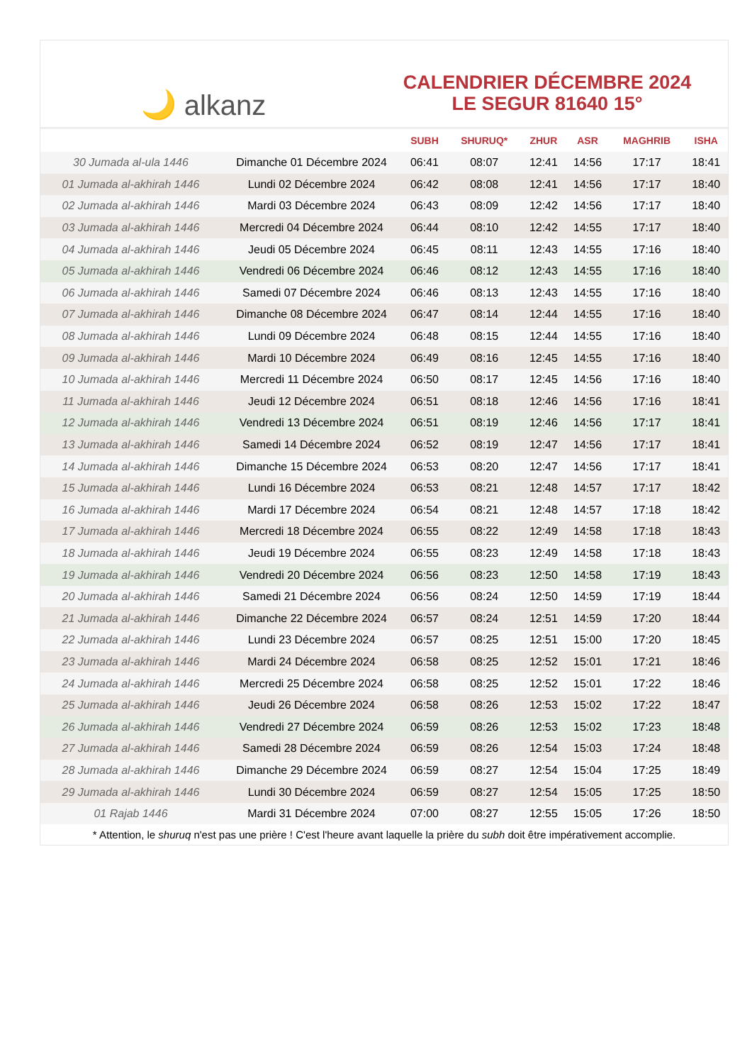🌙 alkanz
CALENDRIER DÉCEMBRE 2024
LE SEGUR 81640 15°
| | | SUBH | SHURUQ* | ZHUR | ASR | MAGHRIB | ISHA |
| --- | --- | --- | --- | --- | --- | --- | --- |
| 30 Jumada al-ula 1446 | Dimanche 01 Décembre 2024 | 06:41 | 08:07 | 12:41 | 14:56 | 17:17 | 18:41 |
| 01 Jumada al-akhirah 1446 | Lundi 02 Décembre 2024 | 06:42 | 08:08 | 12:41 | 14:56 | 17:17 | 18:40 |
| 02 Jumada al-akhirah 1446 | Mardi 03 Décembre 2024 | 06:43 | 08:09 | 12:42 | 14:56 | 17:17 | 18:40 |
| 03 Jumada al-akhirah 1446 | Mercredi 04 Décembre 2024 | 06:44 | 08:10 | 12:42 | 14:55 | 17:17 | 18:40 |
| 04 Jumada al-akhirah 1446 | Jeudi 05 Décembre 2024 | 06:45 | 08:11 | 12:43 | 14:55 | 17:16 | 18:40 |
| 05 Jumada al-akhirah 1446 | Vendredi 06 Décembre 2024 | 06:46 | 08:12 | 12:43 | 14:55 | 17:16 | 18:40 |
| 06 Jumada al-akhirah 1446 | Samedi 07 Décembre 2024 | 06:46 | 08:13 | 12:43 | 14:55 | 17:16 | 18:40 |
| 07 Jumada al-akhirah 1446 | Dimanche 08 Décembre 2024 | 06:47 | 08:14 | 12:44 | 14:55 | 17:16 | 18:40 |
| 08 Jumada al-akhirah 1446 | Lundi 09 Décembre 2024 | 06:48 | 08:15 | 12:44 | 14:55 | 17:16 | 18:40 |
| 09 Jumada al-akhirah 1446 | Mardi 10 Décembre 2024 | 06:49 | 08:16 | 12:45 | 14:55 | 17:16 | 18:40 |
| 10 Jumada al-akhirah 1446 | Mercredi 11 Décembre 2024 | 06:50 | 08:17 | 12:45 | 14:56 | 17:16 | 18:40 |
| 11 Jumada al-akhirah 1446 | Jeudi 12 Décembre 2024 | 06:51 | 08:18 | 12:46 | 14:56 | 17:16 | 18:41 |
| 12 Jumada al-akhirah 1446 | Vendredi 13 Décembre 2024 | 06:51 | 08:19 | 12:46 | 14:56 | 17:17 | 18:41 |
| 13 Jumada al-akhirah 1446 | Samedi 14 Décembre 2024 | 06:52 | 08:19 | 12:47 | 14:56 | 17:17 | 18:41 |
| 14 Jumada al-akhirah 1446 | Dimanche 15 Décembre 2024 | 06:53 | 08:20 | 12:47 | 14:56 | 17:17 | 18:41 |
| 15 Jumada al-akhirah 1446 | Lundi 16 Décembre 2024 | 06:53 | 08:21 | 12:48 | 14:57 | 17:17 | 18:42 |
| 16 Jumada al-akhirah 1446 | Mardi 17 Décembre 2024 | 06:54 | 08:21 | 12:48 | 14:57 | 17:18 | 18:42 |
| 17 Jumada al-akhirah 1446 | Mercredi 18 Décembre 2024 | 06:55 | 08:22 | 12:49 | 14:58 | 17:18 | 18:43 |
| 18 Jumada al-akhirah 1446 | Jeudi 19 Décembre 2024 | 06:55 | 08:23 | 12:49 | 14:58 | 17:18 | 18:43 |
| 19 Jumada al-akhirah 1446 | Vendredi 20 Décembre 2024 | 06:56 | 08:23 | 12:50 | 14:58 | 17:19 | 18:43 |
| 20 Jumada al-akhirah 1446 | Samedi 21 Décembre 2024 | 06:56 | 08:24 | 12:50 | 14:59 | 17:19 | 18:44 |
| 21 Jumada al-akhirah 1446 | Dimanche 22 Décembre 2024 | 06:57 | 08:24 | 12:51 | 14:59 | 17:20 | 18:44 |
| 22 Jumada al-akhirah 1446 | Lundi 23 Décembre 2024 | 06:57 | 08:25 | 12:51 | 15:00 | 17:20 | 18:45 |
| 23 Jumada al-akhirah 1446 | Mardi 24 Décembre 2024 | 06:58 | 08:25 | 12:52 | 15:01 | 17:21 | 18:46 |
| 24 Jumada al-akhirah 1446 | Mercredi 25 Décembre 2024 | 06:58 | 08:25 | 12:52 | 15:01 | 17:22 | 18:46 |
| 25 Jumada al-akhirah 1446 | Jeudi 26 Décembre 2024 | 06:58 | 08:26 | 12:53 | 15:02 | 17:22 | 18:47 |
| 26 Jumada al-akhirah 1446 | Vendredi 27 Décembre 2024 | 06:59 | 08:26 | 12:53 | 15:02 | 17:23 | 18:48 |
| 27 Jumada al-akhirah 1446 | Samedi 28 Décembre 2024 | 06:59 | 08:26 | 12:54 | 15:03 | 17:24 | 18:48 |
| 28 Jumada al-akhirah 1446 | Dimanche 29 Décembre 2024 | 06:59 | 08:27 | 12:54 | 15:04 | 17:25 | 18:49 |
| 29 Jumada al-akhirah 1446 | Lundi 30 Décembre 2024 | 06:59 | 08:27 | 12:54 | 15:05 | 17:25 | 18:50 |
| 01 Rajab 1446 | Mardi 31 Décembre 2024 | 07:00 | 08:27 | 12:55 | 15:05 | 17:26 | 18:50 |
* Attention, le shuruq n'est pas une prière ! C'est l'heure avant laquelle la prière du subh doit être impérativement accomplie.